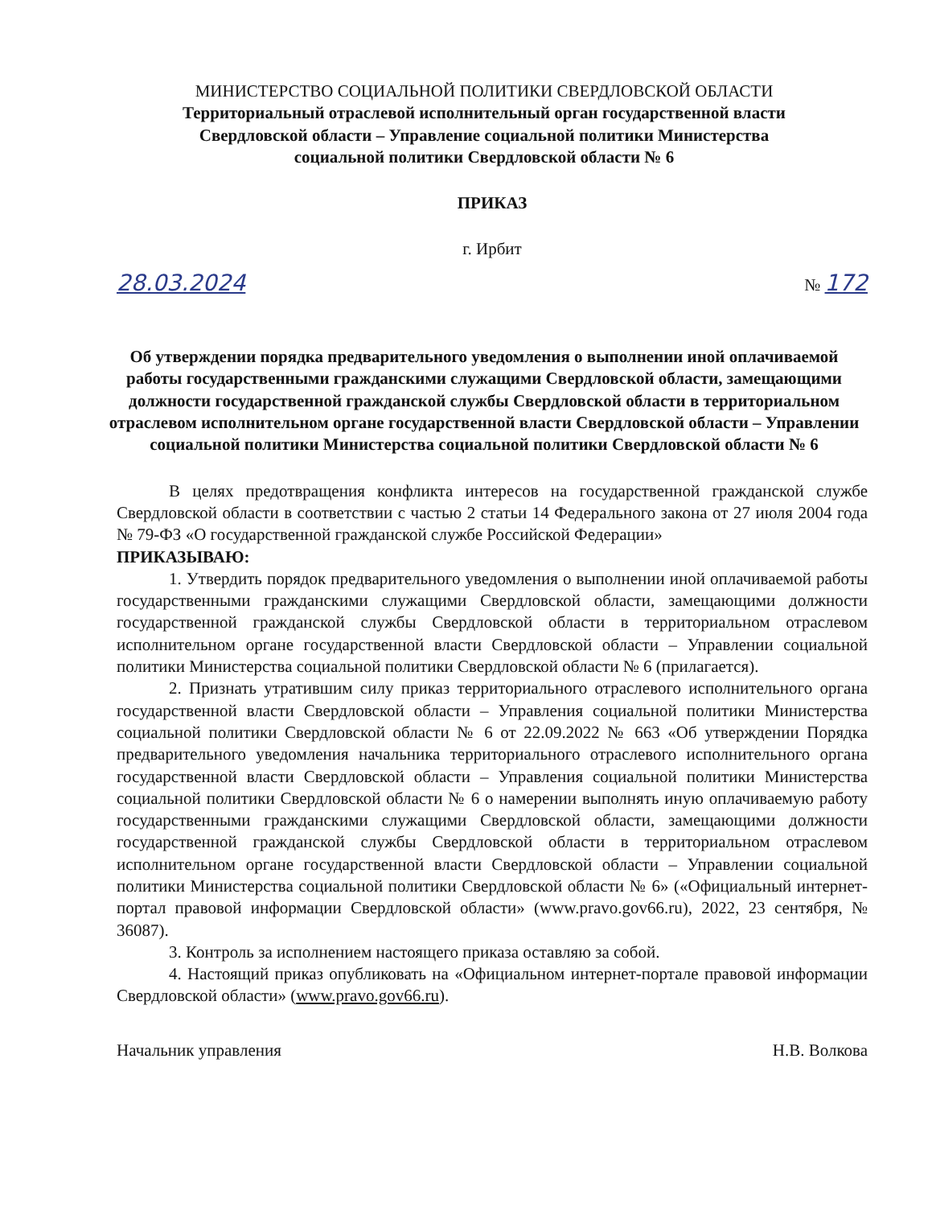МИНИСТЕРСТВО СОЦИАЛЬНОЙ ПОЛИТИКИ СВЕРДЛОВСКОЙ ОБЛАСТИ
Территориальный отраслевой исполнительный орган государственной власти
Свердловской области – Управление социальной политики Министерства
социальной политики Свердловской области № 6
ПРИКАЗ
г. Ирбит
28.03.2024 № 172
Об утверждении порядка предварительного уведомления о выполнении иной оплачиваемой работы государственными гражданскими служащими Свердловской области, замещающими должности государственной гражданской службы Свердловской области в территориальном отраслевом исполнительном органе государственной власти Свердловской области – Управлении социальной политики Министерства социальной политики Свердловской области № 6
В целях предотвращения конфликта интересов на государственной гражданской службе Свердловской области в соответствии с частью 2 статьи 14 Федерального закона от 27 июля 2004 года № 79-ФЗ «О государственной гражданской службе Российской Федерации»
ПРИКАЗЫВАЮ:
1. Утвердить порядок предварительного уведомления о выполнении иной оплачиваемой работы государственными гражданскими служащими Свердловской области, замещающими должности государственной гражданской службы Свердловской области в территориальном отраслевом исполнительном органе государственной власти Свердловской области – Управлении социальной политики Министерства социальной политики Свердловской области № 6 (прилагается).
2. Признать утратившим силу приказ территориального отраслевого исполнительного органа государственной власти Свердловской области – Управления социальной политики Министерства социальной политики Свердловской области № 6 от 22.09.2022 № 663 «Об утверждении Порядка предварительного уведомления начальника территориального отраслевого исполнительного органа государственной власти Свердловской области – Управления социальной политики Министерства социальной политики Свердловской области № 6 о намерении выполнять иную оплачиваемую работу государственными гражданскими служащими Свердловской области, замещающими должности государственной гражданской службы Свердловской области в территориальном отраслевом исполнительном органе государственной власти Свердловской области – Управлении социальной политики Министерства социальной политики Свердловской области № 6» («Официальный интернет-портал правовой информации Свердловской области» (www.pravo.gov66.ru), 2022, 23 сентября, № 36087).
3. Контроль за исполнением настоящего приказа оставляю за собой.
4. Настоящий приказ опубликовать на «Официальном интернет-портале правовой информации Свердловской области» (www.pravo.gov66.ru).
Начальник управления Н.В. Волкова